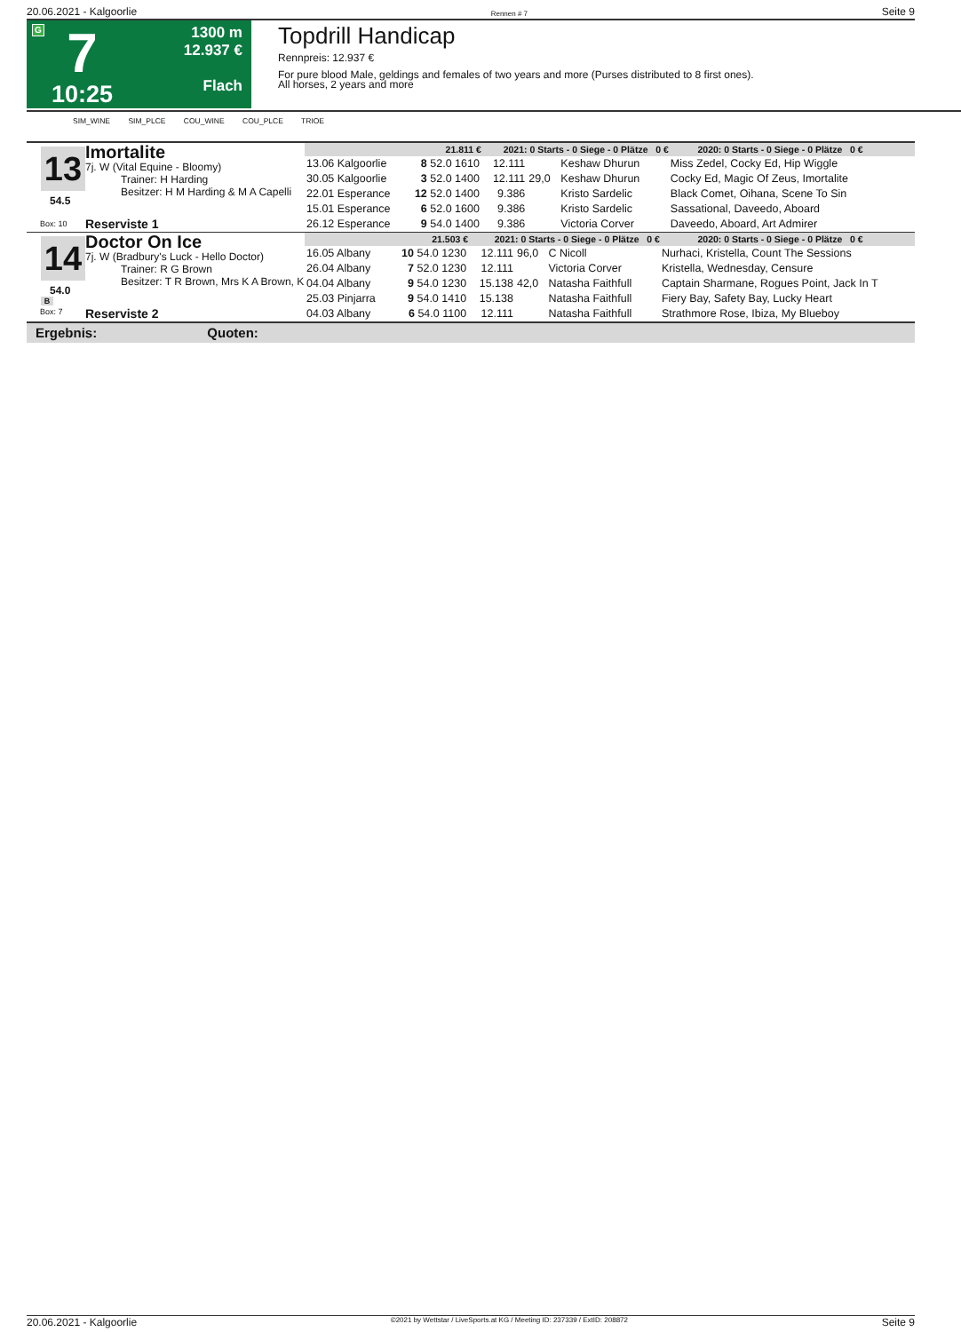20.06.2021 - Kalgoorlie Rennen # 7 Seite 9
G
7
10:25
1300 m
12.937 €
Flach
Topdrill Handicap
Rennpreis: 12.937 €
For pure blood Male, geldings and females of two years and more (Purses distributed to 8 first ones).
All horses, 2 years and more
SIM_WINE SIM_PLCE COU_WINE COU_PLCE TRIOE
13
54.5
Box: 10
Imortalite
7j. W (Vital Equine - Bloomy)
Trainer: H Harding
Besitzer: H M Harding & M A Capelli
Reserviste 1
| 21.811 € | | 2021: 0 Starts - 0 Siege - 0 Plätze 0 € | | | | 2020: 0 Starts - 0 Siege - 0 Plätze 0 € |
| --- | --- | --- | --- | --- | --- | --- |
| 13.06 Kalgoorlie | 8 52.0 1610 | 12.111 | | Keshaw Dhurun | | Miss Zedel, Cocky Ed, Hip Wiggle |
| 30.05 Kalgoorlie | 3 52.0 1400 | 12.111 | 29,0 | Keshaw Dhurun | | Cocky Ed, Magic Of Zeus, Imortalite |
| 22.01 Esperance | 12 52.0 1400 | 9.386 | | Kristo Sardelic | | Black Comet, Oihana, Scene To Sin |
| 15.01 Esperance | 6 52.0 1600 | 9.386 | | Kristo Sardelic | | Sassational, Daveedo, Aboard |
| 26.12 Esperance | 9 54.0 1400 | 9.386 | | Victoria Corver | | Daveedo, Aboard, Art Admirer |
14
54.0
B
Box: 7
Doctor On Ice
7j. W (Bradbury's Luck - Hello Doctor)
Trainer: R G Brown
Besitzer: T R Brown, Mrs K A Brown, K
Reserviste 2
| 21.503 € | | 2021: 0 Starts - 0 Siege - 0 Plätze 0 € | | | | 2020: 0 Starts - 0 Siege - 0 Plätze 0 € |
| --- | --- | --- | --- | --- | --- | --- |
| 16.05 Albany | 10 54.0 1230 | 12.111 | 96,0 | C Nicoll | | Nurhaci, Kristella, Count The Sessions |
| 26.04 Albany | 7 52.0 1230 | 12.111 | | Victoria Corver | | Kristella, Wednesday, Censure |
| 04.04 Albany | 9 54.0 1230 | 15.138 | 42,0 | Natasha Faithfull | | Captain Sharmane, Rogues Point, Jack In T |
| 25.03 Pinjarra | 9 54.0 1410 | 15.138 | | Natasha Faithfull | | Fiery Bay, Safety Bay, Lucky Heart |
| 04.03 Albany | 6 54.0 1100 | 12.111 | | Natasha Faithfull | | Strathmore Rose, Ibiza, My Blueboy |
Ergebnis: Quoten:
20.06.2021 - Kalgoorlie ©2021 by Wettstar / LiveSports.at KG / Meeting ID: 237339 / ExtID: 208872 Seite 9